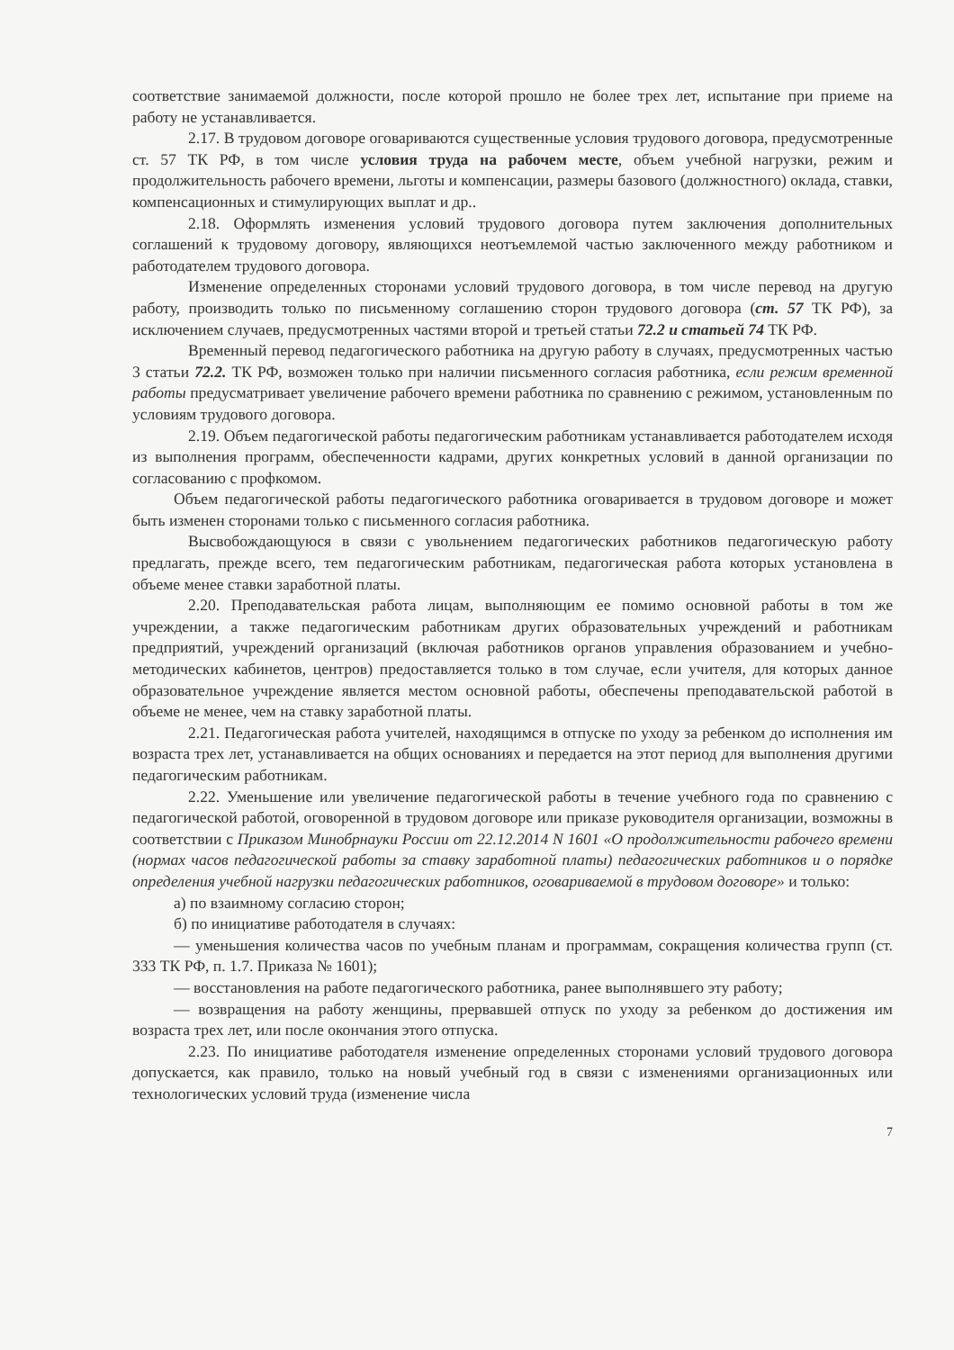соответствие занимаемой должности, после которой прошло не более трех лет, испытание при приеме на работу не устанавливается.
2.17. В трудовом договоре оговариваются существенные условия трудового договора, предусмотренные ст. 57 ТК РФ, в том числе условия труда на рабочем месте, объем учебной нагрузки, режим и продолжительность рабочего времени, льготы и компенсации, размеры базового (должностного) оклада, ставки, компенсационных и стимулирующих выплат и др..
2.18. Оформлять изменения условий трудового договора путем заключения дополнительных соглашений к трудовому договору, являющихся неотъемлемой частью заключенного между работником и работодателем трудового договора.
Изменение определенных сторонами условий трудового договора, в том числе перевод на другую работу, производить только по письменному соглашению сторон трудового договора (ст. 57 ТК РФ), за исключением случаев, предусмотренных частями второй и третьей статьи 72.2 и статьей 74 ТК РФ.
Временный перевод педагогического работника на другую работу в случаях, предусмотренных частью 3 статьи 72.2. ТК РФ, возможен только при наличии письменного согласия работника, если режим временной работы предусматривает увеличение рабочего времени работника по сравнению с режимом, установленным по условиям трудового договора.
2.19. Объем педагогической работы педагогическим работникам устанавливается работодателем исходя из выполнения программ, обеспеченности кадрами, других конкретных условий в данной организации по согласованию с профкомом.
Объем педагогической работы педагогического работника оговаривается в трудовом договоре и может быть изменен сторонами только с письменного согласия работника.
Высвобождающуюся в связи с увольнением педагогических работников педагогическую работу предлагать, прежде всего, тем педагогическим работникам, педагогическая работа которых установлена в объеме менее ставки заработной платы.
2.20. Преподавательская работа лицам, выполняющим ее помимо основной работы в том же учреждении, а также педагогическим работникам других образовательных учреждений и работникам предприятий, учреждений организаций (включая работников органов управления образованием и учебно-методических кабинетов, центров) предоставляется только в том случае, если учителя, для которых данное образовательное учреждение является местом основной работы, обеспечены преподавательской работой в объеме не менее, чем на ставку заработной платы.
2.21. Педагогическая работа учителей, находящимся в отпуске по уходу за ребенком до исполнения им возраста трех лет, устанавливается на общих основаниях и передается на этот период для выполнения другими педагогическим работникам.
2.22. Уменьшение или увеличение педагогической работы в течение учебного года по сравнению с педагогической работой, оговоренной в трудовом договоре или приказе руководителя организации, возможны в соответствии с Приказом Минобрнауки России от 22.12.2014 N 1601 «О продолжительности рабочего времени (нормах часов педагогической работы за ставку заработной платы) педагогических работников и о порядке определения учебной нагрузки педагогических работников, оговариваемой в трудовом договоре» и только:
а) по взаимному согласию сторон;
б) по инициативе работодателя в случаях:
— уменьшения количества часов по учебным планам и программам, сокращения количества групп (ст. 333 ТК РФ, п. 1.7. Приказа № 1601);
— восстановления на работе педагогического работника, ранее выполнявшего эту работу;
— возвращения на работу женщины, прервавшей отпуск по уходу за ребенком до достижения им возраста трех лет, или после окончания этого отпуска.
2.23. По инициативе работодателя изменение определенных сторонами условий трудового договора допускается, как правило, только на новый учебный год в связи с изменениями организационных или технологических условий труда (изменение числа
7